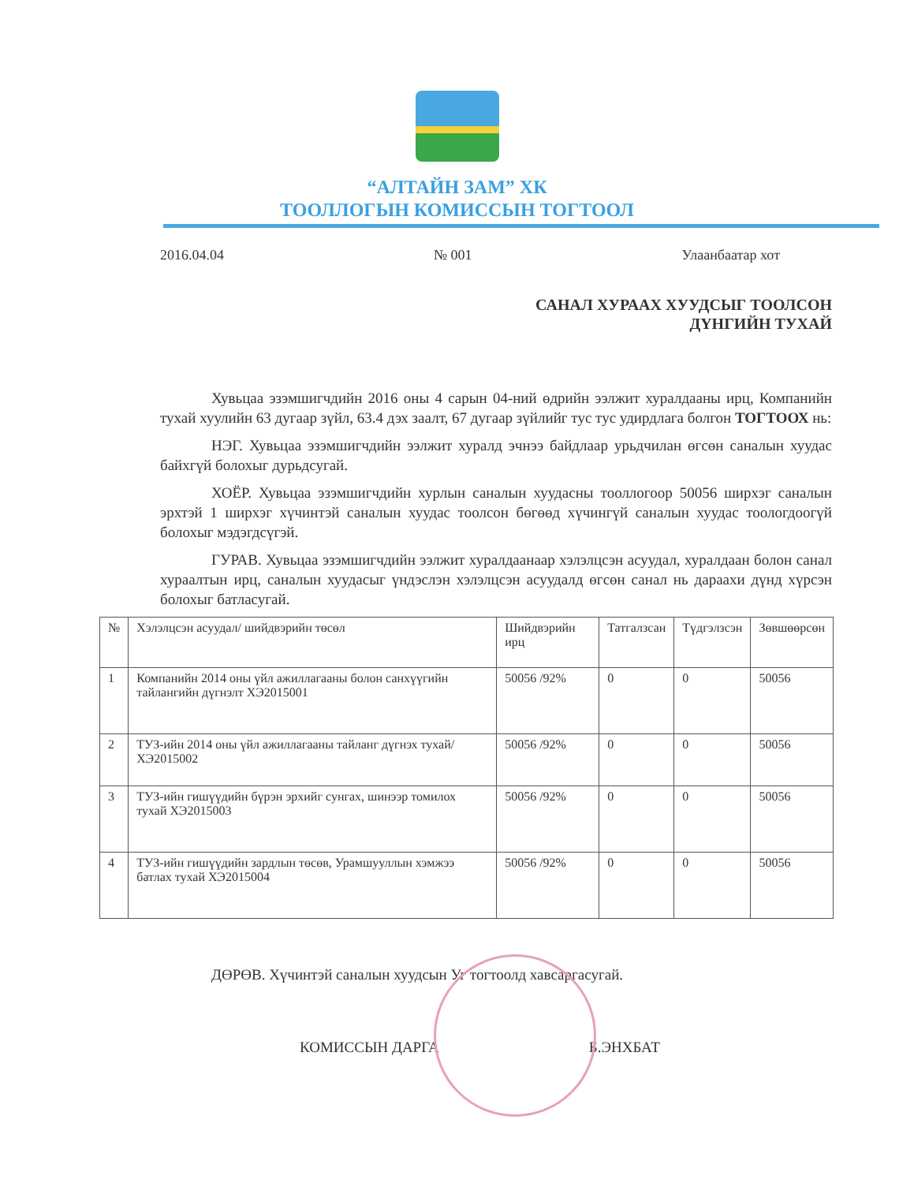“АЛТАЙН ЗАМ” ХК
ТООЛЛОГЫН КОМИССЫН ТОГТООЛ
2016.04.04 № 001 Улаанбаатар хот
САНАЛ ХУРААХ ХУУДСЫГ ТООЛСОН
ДҮНГИЙН ТУХАЙ
Хувьцаа эзэмшигчдийн 2016 оны 4 сарын 04-ний өдрийн ээлжит хуралдааны ирц, Компанийн тухай хуулийн 63 дугаар зүйл, 63.4 дэх заалт, 67 дугаар зүйлийг тус тус удирдлага болгон ТОГТООХ нь:
НЭГ. Хувьцаа эзэмшигчдийн ээлжит хуралд эчнээ байдлаар урьдчилан өгсөн саналын хуудас байхгүй болохыг дурьдсугай.
ХОЁР. Хувьцаа эзэмшигчдийн хурлын саналын хуудасны тооллогоор 50056 ширхэг саналын эрхтэй 1 ширхэг хүчинтэй саналын хуудас тоолсон бөгөөд хүчингүй саналын хуудас тоологдоогүй болохыг мэдэгдсүгэй.
ГУРАВ. Хувьцаа эзэмшигчдийн ээлжит хуралдаанаар хэлэлцсэн асуудал, хуралдаан болон санал хураалтын ирц, саналын хуудасыг үндэслэн хэлэлцсэн асуудалд өгсөн санал нь дараахи дүнд хүрсэн болохыг батласугай.
| № | Хэлэлцсэн асуудал/ шийдвэрийн төсөл | Шийдвэрийн ирц | Татгалзсан | Түдгэлзсэн | Зөвшөөрсөн |
| --- | --- | --- | --- | --- | --- |
| 1 | Компанийн 2014 оны үйл ажиллагааны болон санхүүгийн тайлангийн дүгнэлт ХЭ2015001 | 50056 /92% | 0 | 0 | 50056 |
| 2 | ТУЗ-ийн 2014 оны үйл ажиллагааны тайланг дүгнэх тухай/ ХЭ2015002 | 50056 /92% | 0 | 0 | 50056 |
| 3 | ТУЗ-ийн гишүүдийн бүрэн эрхийг сунгах, шинээр томилох тухай ХЭ2015003 | 50056 /92% | 0 | 0 | 50056 |
| 4 | ТУЗ-ийн гишүүдийн зардлын төсөв, Урамшууллын хэмжээ батлах тухай ХЭ2015004 | 50056 /92% | 0 | 0 | 50056 |
ДӨРӨВ. Хүчинтэй саналын хуудсын Уг тогтоолд хавсаргасугай.
КОМИССЫН ДАРГА Б.ЭНХБАТ